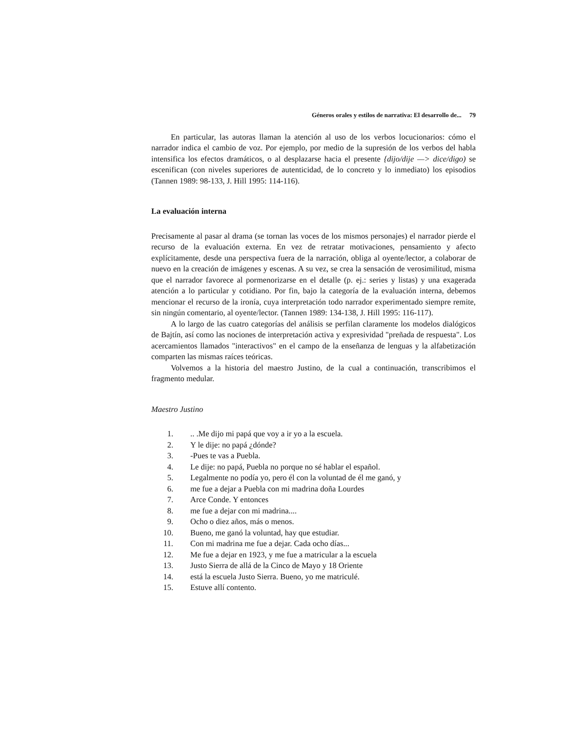Géneros orales y estilos de narrativa: El desarrollo de... 79
En particular, las autoras llaman la atención al uso de los verbos locucionarios: cómo el narrador indica el cambio de voz. Por ejemplo, por medio de la supresión de los verbos del habla intensifica los efectos dramáticos, o al desplazarse hacia el presente {dijo/dije —> dice/digo) se escenifican (con niveles superiores de autenticidad, de lo concreto y lo inmediato) los episodios (Tannen 1989: 98-133, J. Hill 1995: 114-116).
La evaluación interna
Precisamente al pasar al drama (se tornan las voces de los mismos personajes) el narrador pierde el recurso de la evaluación externa. En vez de retratar motivaciones, pensamiento y afecto explícitamente, desde una perspectiva fuera de la narración, obliga al oyente/lector, a colaborar de nuevo en la creación de imágenes y escenas. A su vez, se crea la sensación de verosimilitud, misma que el narrador favorece al pormenorizarse en el detalle (p. ej.: series y listas) y una exagerada atención a lo particular y cotidiano. Por fin, bajo la categoría de la evaluación interna, debemos mencionar el recurso de la ironía, cuya interpretación todo narrador experimentado siempre remite, sin ningún comentario, al oyente/lector. (Tannen 1989: 134-138, J. Hill 1995: 116-117).
A lo largo de las cuatro categorías del análisis se perfilan claramente los modelos dialógicos de Bajtín, así como las nociones de interpretación activa y expresividad "preñada de respuesta". Los acercamientos llamados "interactivos" en el campo de la enseñanza de lenguas y la alfabetización comparten las mismas raíces teóricas.
Volvemos a la historia del maestro Justino, de la cual a continuación, transcribimos el fragmento medular.
Maestro Justino
1... .Me dijo mi papá que voy a ir yo a la escuela.
2. Y le dije: no papá ¿dónde?
3. -Pues te vas a Puebla.
4. Le dije: no papá, Puebla no porque no sé hablar el español.
5. Legalmente no podía yo, pero él con la voluntad de él me ganó, y
6. me fue a dejar a Puebla con mi madrina doña Lourdes
7. Arce Conde. Y entonces
8. me fue a dejar con mi madrina....
9. Ocho o diez años, más o menos.
10. Bueno, me ganó la voluntad, hay que estudiar.
11. Con mi madrina me fue a dejar. Cada ocho días...
12. Me fue a dejar en 1923, y me fue a matricular a la escuela
13. Justo Sierra de allá de la Cinco de Mayo y 18 Oriente
14. está la escuela Justo Sierra. Bueno, yo me matriculé.
15. Estuve allí contento.